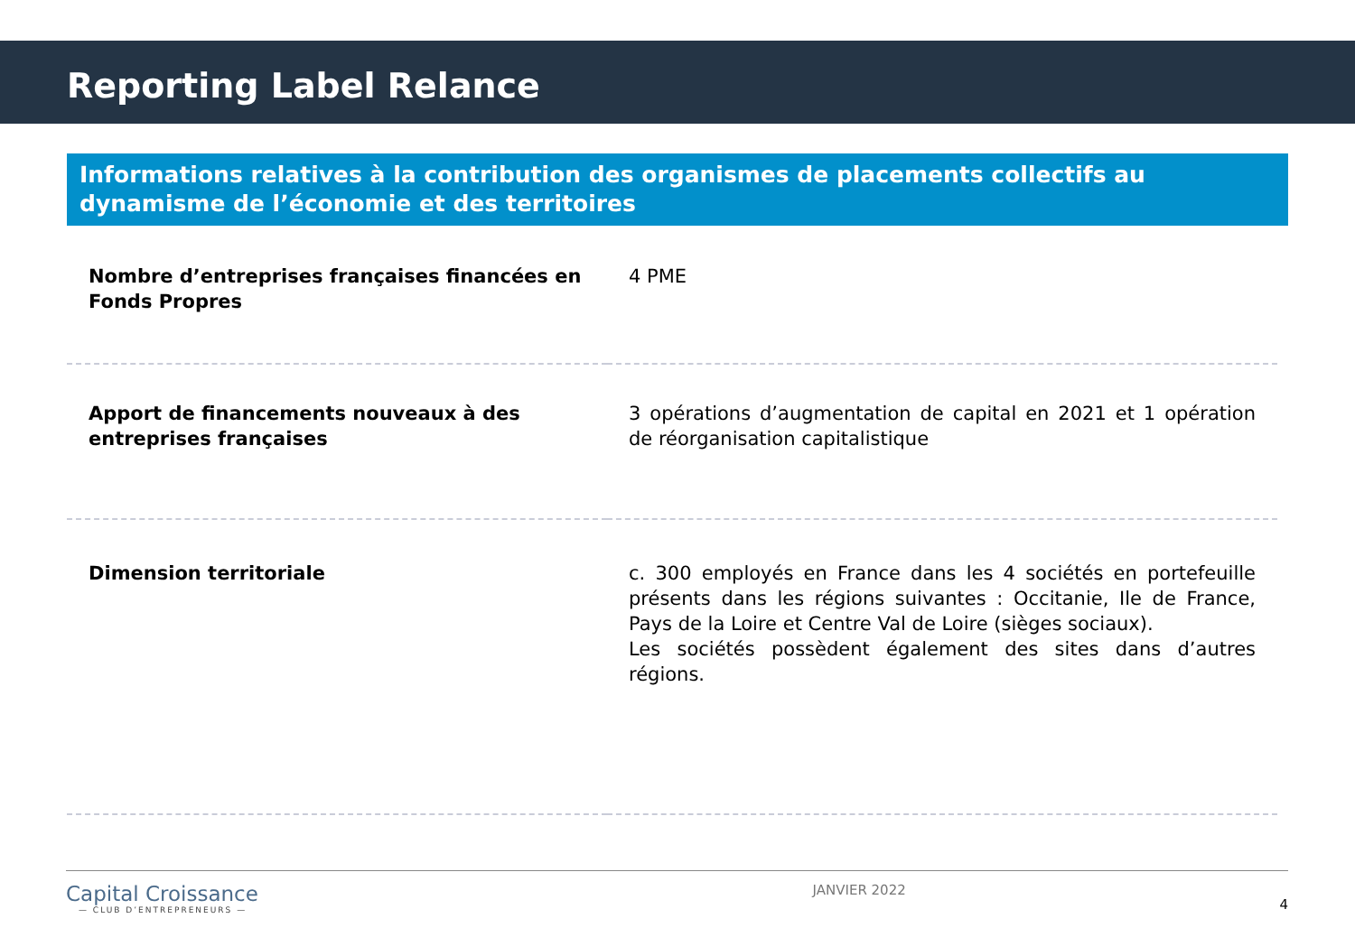Reporting Label Relance
Informations relatives à la contribution des organismes de placements collectifs au dynamisme de l’économie et des territoires
| Nombre d’entreprises françaises financées en Fonds Propres | 4 PME |
| Apport de financements nouveaux à des entreprises françaises | 3 opérations d’augmentation de capital en 2021 et 1 opération de réorganisation capitalistique |
| Dimension territoriale | c. 300 employés en France dans les 4 sociétés en portefeuille présents dans les régions suivantes : Occitanie, Ile de France, Pays de la Loire et Centre Val de Loire (sièges sociaux). Les sociétés possèdent également des sites dans d’autres régions. |
Capital Croissance
— CLUB D’ENTREPRENEURS —
JANVIER 2022
4